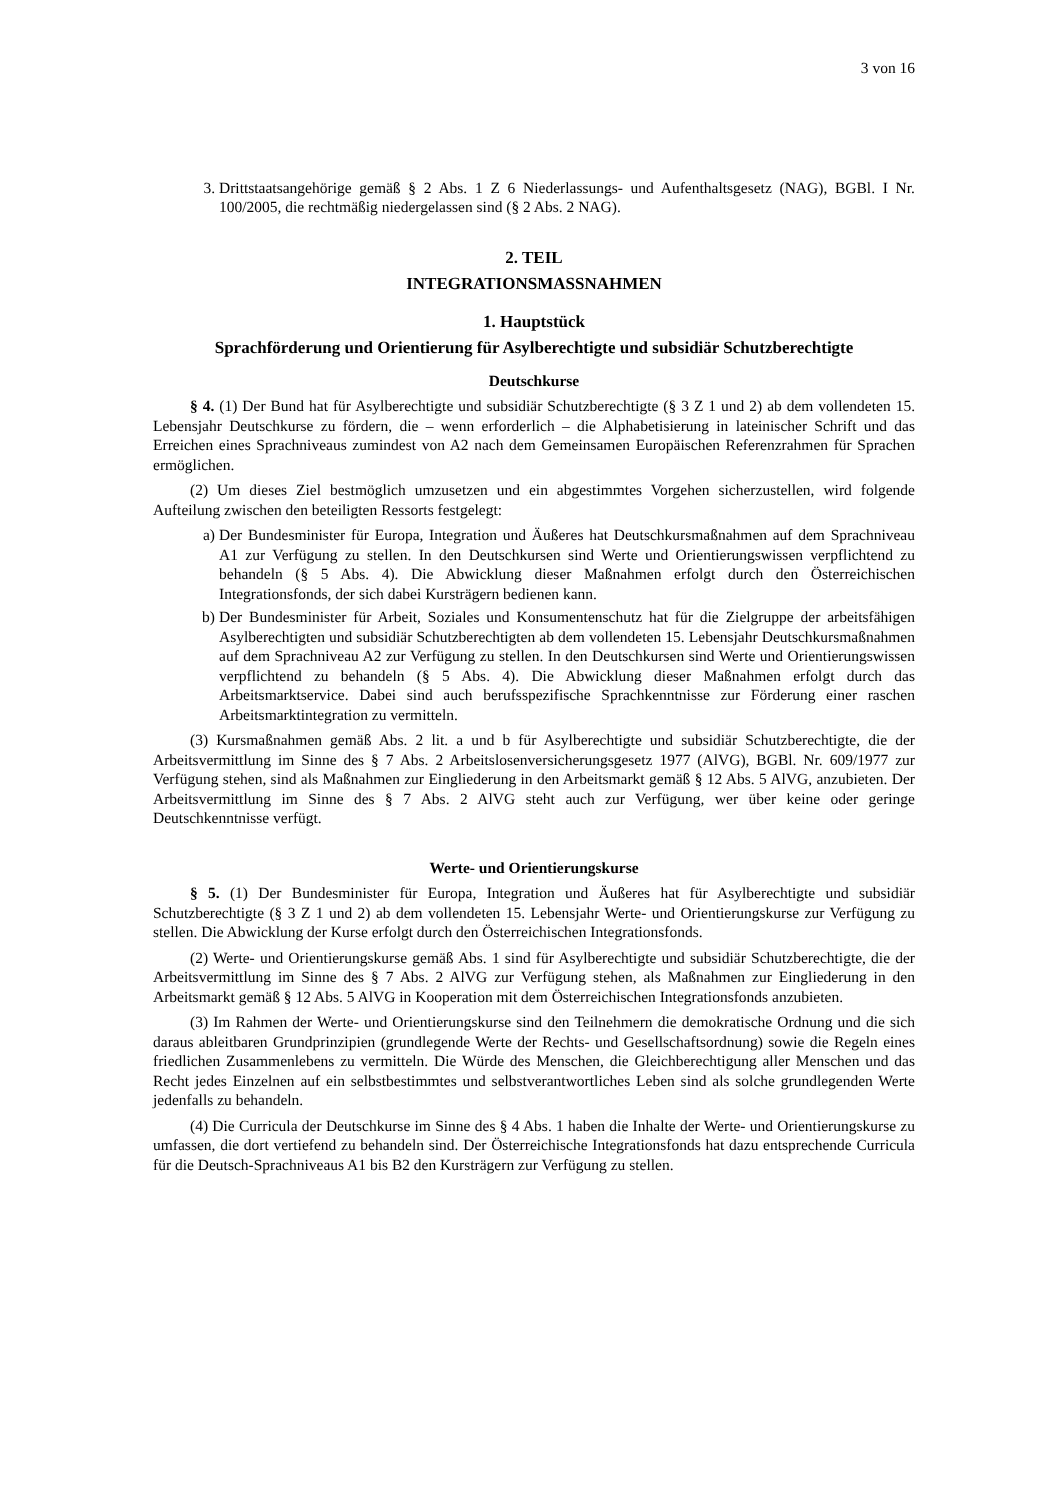3 von 16
3. Drittstaatsangehörige gemäß § 2 Abs. 1 Z 6 Niederlassungs- und Aufenthaltsgesetz (NAG), BGBl. I Nr. 100/2005, die rechtmäßig niedergelassen sind (§ 2 Abs. 2 NAG).
2. TEIL
INTEGRATIONSMASSNAHMEN
1. Hauptstück
Sprachförderung und Orientierung für Asylberechtigte und subsidiär Schutzberechtigte
Deutschkurse
§ 4. (1) Der Bund hat für Asylberechtigte und subsidiär Schutzberechtigte (§ 3 Z 1 und 2) ab dem vollendeten 15. Lebensjahr Deutschkurse zu fördern, die – wenn erforderlich – die Alphabetisierung in lateinischer Schrift und das Erreichen eines Sprachniveaus zumindest von A2 nach dem Gemeinsamen Europäischen Referenzrahmen für Sprachen ermöglichen.
(2) Um dieses Ziel bestmöglich umzusetzen und ein abgestimmtes Vorgehen sicherzustellen, wird folgende Aufteilung zwischen den beteiligten Ressorts festgelegt:
a) Der Bundesminister für Europa, Integration und Äußeres hat Deutschkursmaßnahmen auf dem Sprachniveau A1 zur Verfügung zu stellen. In den Deutschkursen sind Werte und Orientierungswissen verpflichtend zu behandeln (§ 5 Abs. 4). Die Abwicklung dieser Maßnahmen erfolgt durch den Österreichischen Integrationsfonds, der sich dabei Kursträgern bedienen kann.
b) Der Bundesminister für Arbeit, Soziales und Konsumentenschutz hat für die Zielgruppe der arbeitsfähigen Asylberechtigten und subsidiär Schutzberechtigten ab dem vollendeten 15. Lebensjahr Deutschkursmaßnahmen auf dem Sprachniveau A2 zur Verfügung zu stellen. In den Deutschkursen sind Werte und Orientierungswissen verpflichtend zu behandeln (§ 5 Abs. 4). Die Abwicklung dieser Maßnahmen erfolgt durch das Arbeitsmarktservice. Dabei sind auch berufsspezifische Sprachkenntnisse zur Förderung einer raschen Arbeitsmarktintegration zu vermitteln.
(3) Kursmaßnahmen gemäß Abs. 2 lit. a und b für Asylberechtigte und subsidiär Schutzberechtigte, die der Arbeitsvermittlung im Sinne des § 7 Abs. 2 Arbeitslosenversicherungsgesetz 1977 (AlVG), BGBl. Nr. 609/1977 zur Verfügung stehen, sind als Maßnahmen zur Eingliederung in den Arbeitsmarkt gemäß § 12 Abs. 5 AlVG, anzubieten. Der Arbeitsvermittlung im Sinne des § 7 Abs. 2 AlVG steht auch zur Verfügung, wer über keine oder geringe Deutschkenntnisse verfügt.
Werte- und Orientierungskurse
§ 5. (1) Der Bundesminister für Europa, Integration und Äußeres hat für Asylberechtigte und subsidiär Schutzberechtigte (§ 3 Z 1 und 2) ab dem vollendeten 15. Lebensjahr Werte- und Orientierungskurse zur Verfügung zu stellen. Die Abwicklung der Kurse erfolgt durch den Österreichischen Integrationsfonds.
(2) Werte- und Orientierungskurse gemäß Abs. 1 sind für Asylberechtigte und subsidiär Schutzberechtigte, die der Arbeitsvermittlung im Sinne des § 7 Abs. 2 AlVG zur Verfügung stehen, als Maßnahmen zur Eingliederung in den Arbeitsmarkt gemäß § 12 Abs. 5 AlVG in Kooperation mit dem Österreichischen Integrationsfonds anzubieten.
(3) Im Rahmen der Werte- und Orientierungskurse sind den Teilnehmern die demokratische Ordnung und die sich daraus ableitbaren Grundprinzipien (grundlegende Werte der Rechts- und Gesellschaftsordnung) sowie die Regeln eines friedlichen Zusammenlebens zu vermitteln. Die Würde des Menschen, die Gleichberechtigung aller Menschen und das Recht jedes Einzelnen auf ein selbstbestimmtes und selbstverantwortliches Leben sind als solche grundlegenden Werte jedenfalls zu behandeln.
(4) Die Curricula der Deutschkurse im Sinne des § 4 Abs. 1 haben die Inhalte der Werte- und Orientierungskurse zu umfassen, die dort vertiefend zu behandeln sind. Der Österreichische Integrationsfonds hat dazu entsprechende Curricula für die Deutsch-Sprachniveaus A1 bis B2 den Kursträgern zur Verfügung zu stellen.